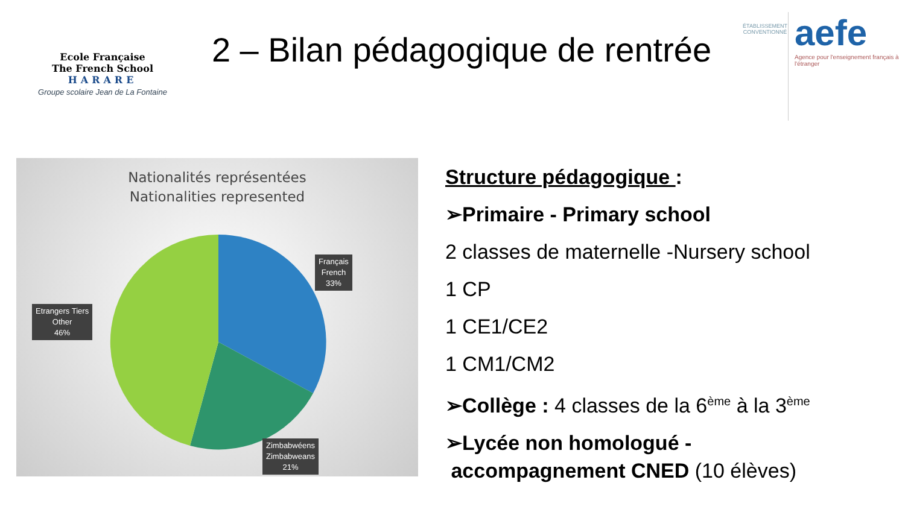Ecole Française
The French School
HARARE
Groupe scolaire Jean de La Fontaine
2 – Bilan pédagogique de rentrée
ÉTABLISSEMENT CONVENTIONNÉ
aefe
Agence pour l'enseignement français à l'étranger
Nationalités représentées
Nationalities represented
Français
French
33%
Etrangers Tiers
Other
46%
Zimbabwéens
Zimbabweans
21%
Structure pédagogique :
➢Primaire - Primary school
2 classes de maternelle -Nursery school
1 CP
1 CE1/CE2
1 CM1/CM2
➢Collège : 4 classes de la 6<sup>ème</sup> à la 3<sup>ème</sup>
➢Lycée non homologué -
accompagnement CNED (10 élèves)